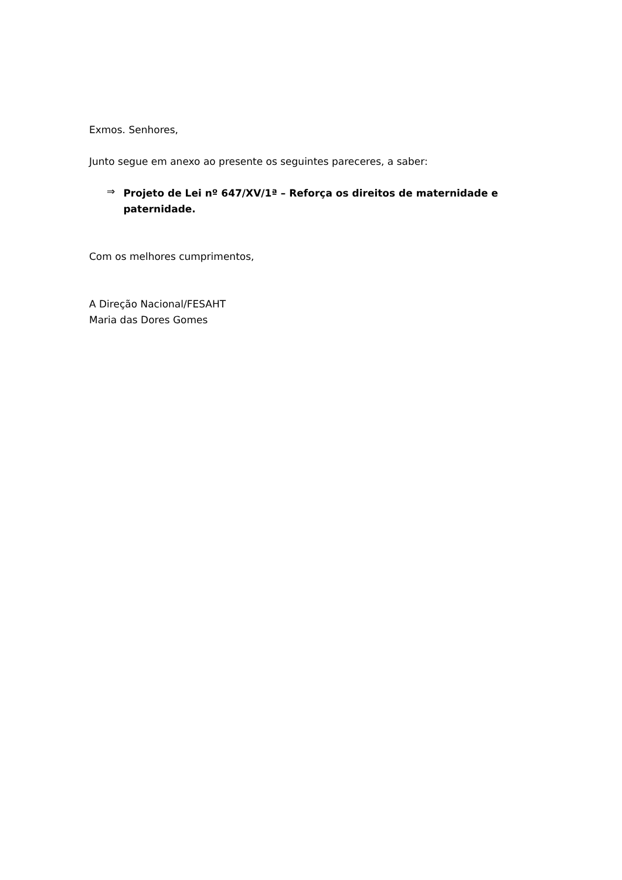Exmos. Senhores,
Junto segue em anexo ao presente os seguintes pareceres, a saber:
⇒
Projeto de Lei nº 647/XV/1ª – Reforça os direitos de maternidade e paternidade.
Com os melhores cumprimentos,
A Direção Nacional/FESAHT
Maria das Dores Gomes